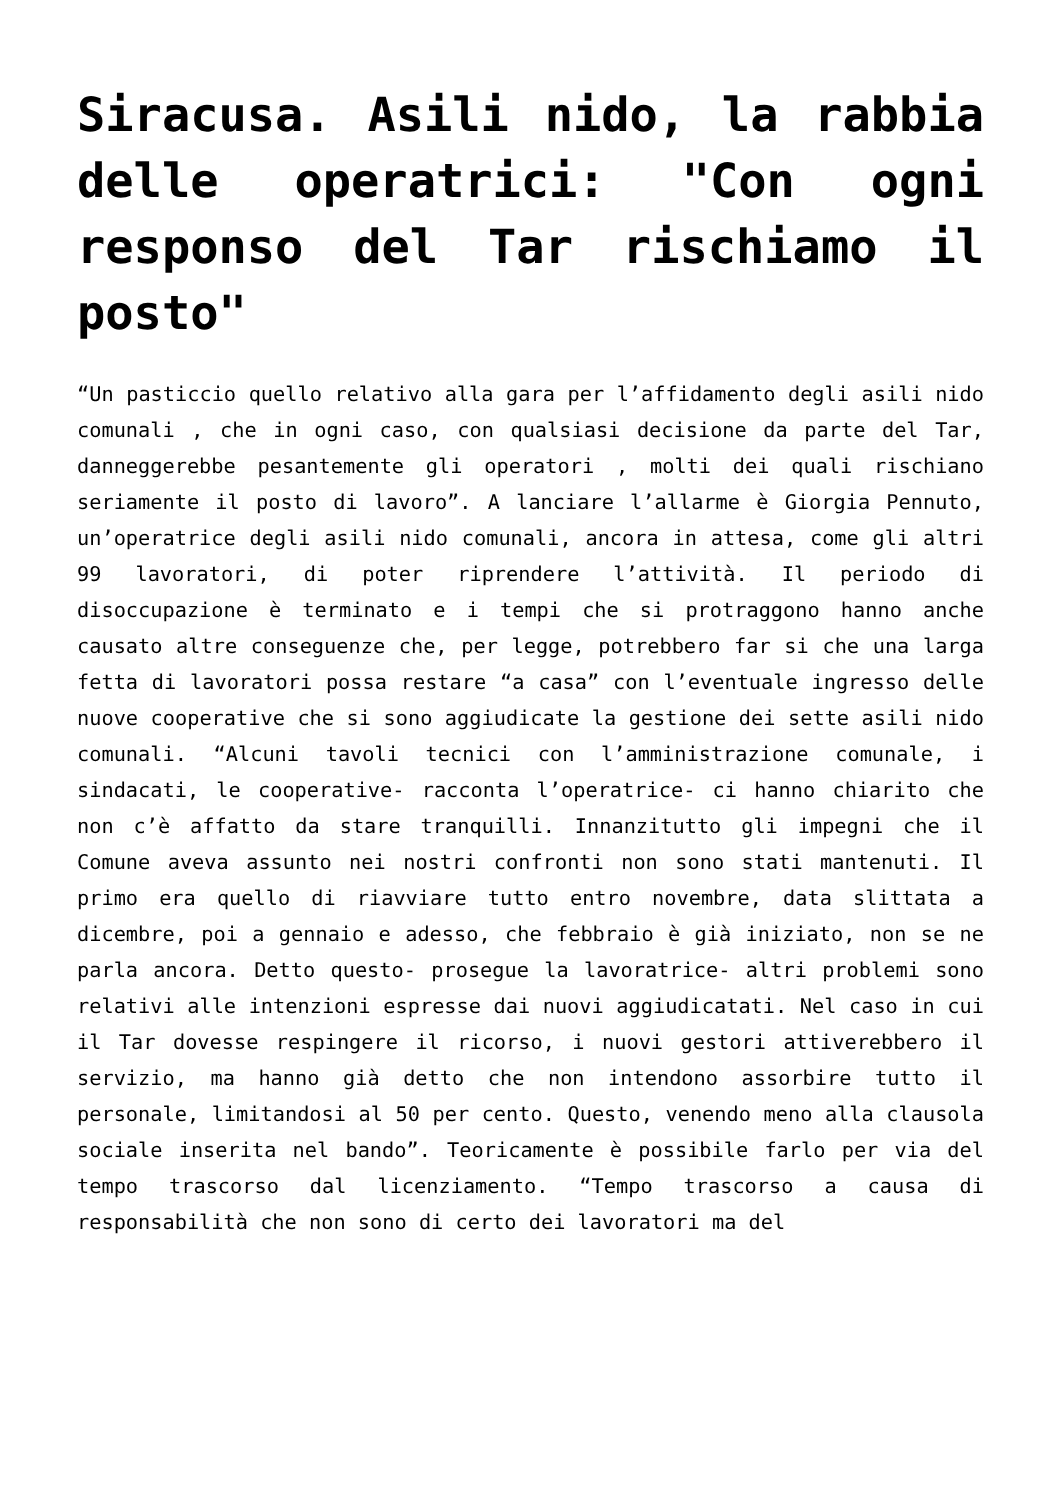Siracusa. Asili nido, la rabbia delle operatrici: "Con ogni responso del Tar rischiamo il posto"
“Un pasticcio quello relativo alla gara per l’affidamento degli asili nido comunali , che in ogni caso, con qualsiasi decisione da parte del Tar, danneggerebbe pesantemente gli operatori , molti dei quali rischiano seriamente il posto di lavoro”. A lanciare l’allarme è Giorgia Pennuto, un’operatrice degli asili nido comunali, ancora in attesa, come gli altri 99 lavoratori, di poter riprendere l’attività. Il periodo di disoccupazione è terminato e i tempi che si protraggono hanno anche causato altre conseguenze che, per legge, potrebbero far si che una larga fetta di lavoratori possa restare “a casa” con l’eventuale ingresso delle nuove cooperative che si sono aggiudicate la gestione dei sette asili nido comunali. “Alcuni tavoli tecnici con l’amministrazione comunale, i sindacati, le cooperative- racconta l’operatrice- ci hanno chiarito che non c’è affatto da stare tranquilli. Innanzitutto gli impegni che il Comune aveva assunto nei nostri confronti non sono stati mantenuti. Il primo era quello di riavviare tutto entro novembre, data slittata a dicembre, poi a gennaio e adesso, che febbraio è già iniziato, non se ne parla ancora. Detto questo- prosegue la lavoratrice- altri problemi sono relativi alle intenzioni espresse dai nuovi aggiudicatati. Nel caso in cui il Tar dovesse respingere il ricorso, i nuovi gestori attiverebbero il servizio, ma hanno già detto che non intendono assorbire tutto il personale, limitandosi al 50 per cento. Questo, venendo meno alla clausola sociale inserita nel bando”. Teoricamente è possibile farlo per via del tempo trascorso dal licenziamento. “Tempo trascorso a causa di responsabilità che non sono di certo dei lavoratori ma del